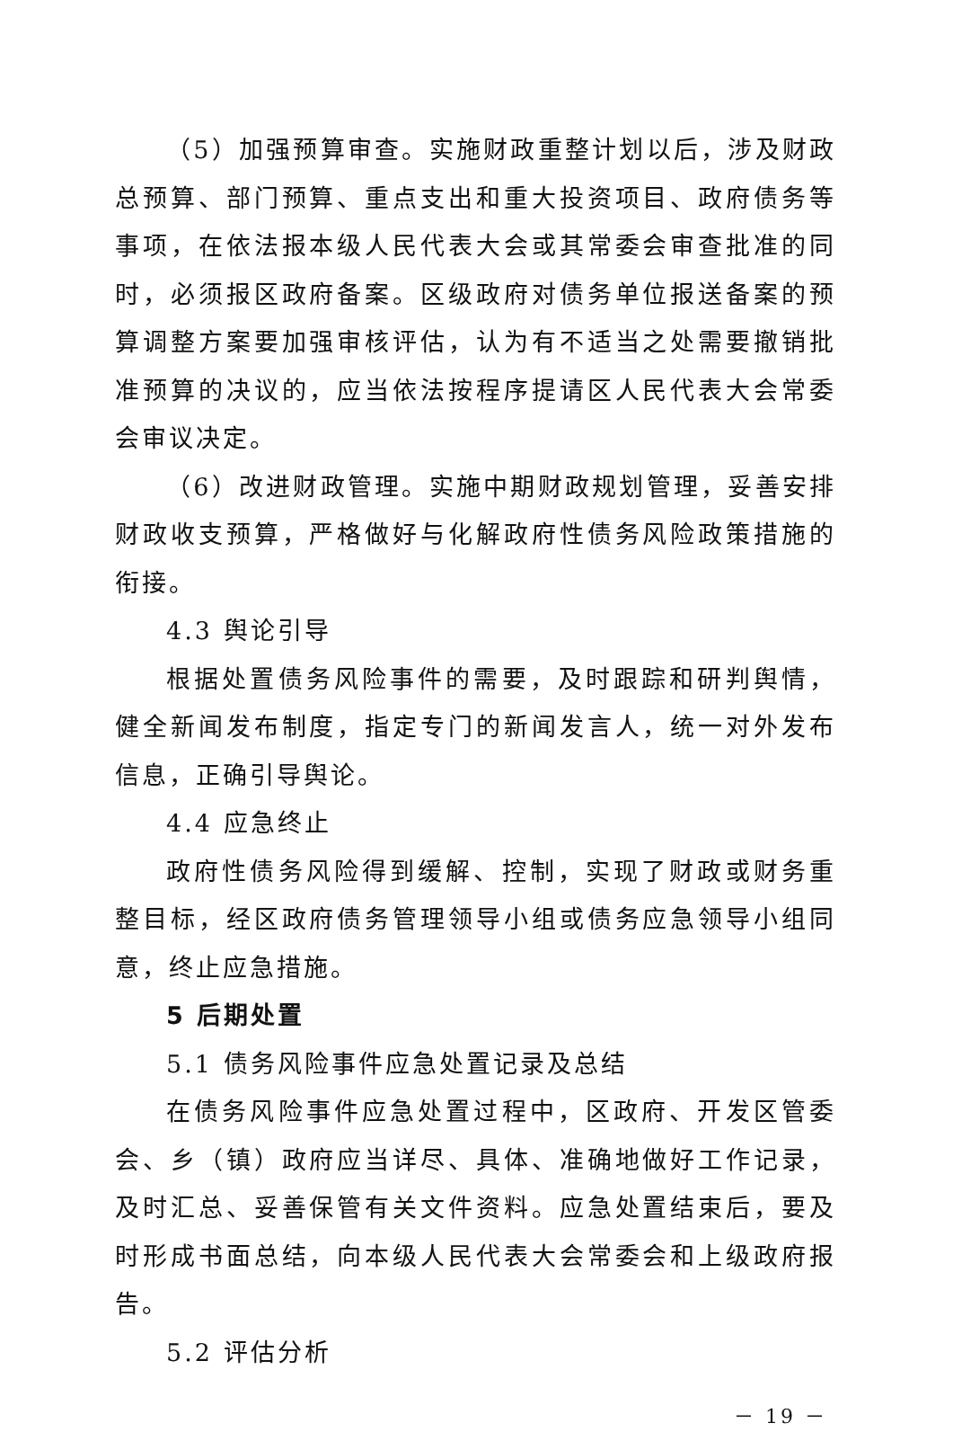（5）加强预算审查。实施财政重整计划以后，涉及财政总预算、部门预算、重点支出和重大投资项目、政府债务等事项，在依法报本级人民代表大会或其常委会审查批准的同时，必须报区政府备案。区级政府对债务单位报送备案的预算调整方案要加强审核评估，认为有不适当之处需要撤销批准预算的决议的，应当依法按程序提请区人民代表大会常委会审议决定。
（6）改进财政管理。实施中期财政规划管理，妥善安排财政收支预算，严格做好与化解政府性债务风险政策措施的衔接。
4.3 舆论引导
根据处置债务风险事件的需要，及时跟踪和研判舆情，健全新闻发布制度，指定专门的新闻发言人，统一对外发布信息，正确引导舆论。
4.4 应急终止
政府性债务风险得到缓解、控制，实现了财政或财务重整目标，经区政府债务管理领导小组或债务应急领导小组同意，终止应急措施。
5 后期处置
5.1 债务风险事件应急处置记录及总结
在债务风险事件应急处置过程中，区政府、开发区管委会、乡（镇）政府应当详尽、具体、准确地做好工作记录，及时汇总、妥善保管有关文件资料。应急处置结束后，要及时形成书面总结，向本级人民代表大会常委会和上级政府报告。
5.2 评估分析
－ 19 －